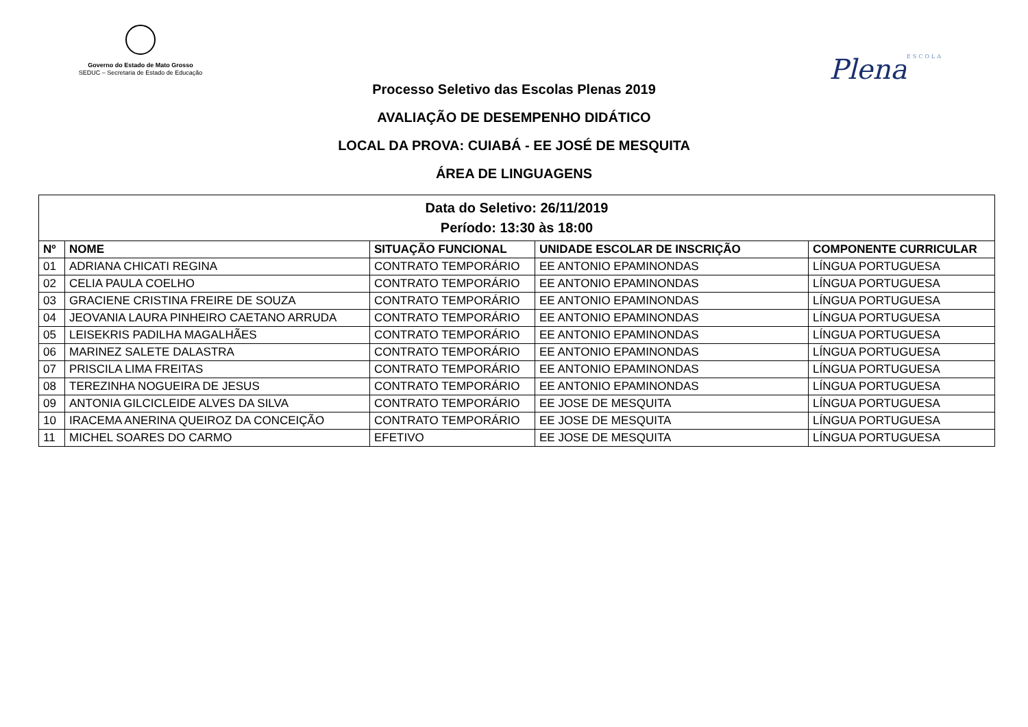Governo do Estado de Mato Grosso
SEDUC – Secretaria de Estado de Educação
PlenaESCOLA
Processo Seletivo das Escolas Plenas 2019
AVALIAÇÃO DE DESEMPENHO DIDÁTICO
LOCAL DA PROVA: CUIABÁ - EE JOSÉ DE MESQUITA
ÁREA DE LINGUAGENS
| Data do Seletivo: 26/11/2019 Período: 13:30 às 18:00 | | | | |
| Nº | NOME | SITUAÇÃO FUNCIONAL | UNIDADE ESCOLAR DE INSCRIÇÃO | COMPONENTE CURRICULAR |
| 01 | ADRIANA CHICATI REGINA | CONTRATO TEMPORÁRIO | EE ANTONIO EPAMINONDAS | LÍNGUA PORTUGUESA |
| 02 | CELIA PAULA COELHO | CONTRATO TEMPORÁRIO | EE ANTONIO EPAMINONDAS | LÍNGUA PORTUGUESA |
| 03 | GRACIENE CRISTINA FREIRE DE SOUZA | CONTRATO TEMPORÁRIO | EE ANTONIO EPAMINONDAS | LÍNGUA PORTUGUESA |
| 04 | JEOVANIA LAURA PINHEIRO CAETANO ARRUDA | CONTRATO TEMPORÁRIO | EE ANTONIO EPAMINONDAS | LÍNGUA PORTUGUESA |
| 05 | LEISEKRIS PADILHA MAGALHÃES | CONTRATO TEMPORÁRIO | EE ANTONIO EPAMINONDAS | LÍNGUA PORTUGUESA |
| 06 | MARINEZ SALETE DALASTRA | CONTRATO TEMPORÁRIO | EE ANTONIO EPAMINONDAS | LÍNGUA PORTUGUESA |
| 07 | PRISCILA LIMA FREITAS | CONTRATO TEMPORÁRIO | EE ANTONIO EPAMINONDAS | LÍNGUA PORTUGUESA |
| 08 | TEREZINHA NOGUEIRA DE JESUS | CONTRATO TEMPORÁRIO | EE ANTONIO EPAMINONDAS | LÍNGUA PORTUGUESA |
| 09 | ANTONIA GILCICLEIDE ALVES DA SILVA | CONTRATO TEMPORÁRIO | EE JOSE DE MESQUITA | LÍNGUA PORTUGUESA |
| 10 | IRACEMA ANERINA QUEIROZ DA CONCEIÇÃO | CONTRATO TEMPORÁRIO | EE JOSE DE MESQUITA | LÍNGUA PORTUGUESA |
| 11 | MICHEL SOARES DO CARMO | EFETIVO | EE JOSE DE MESQUITA | LÍNGUA PORTUGUESA |